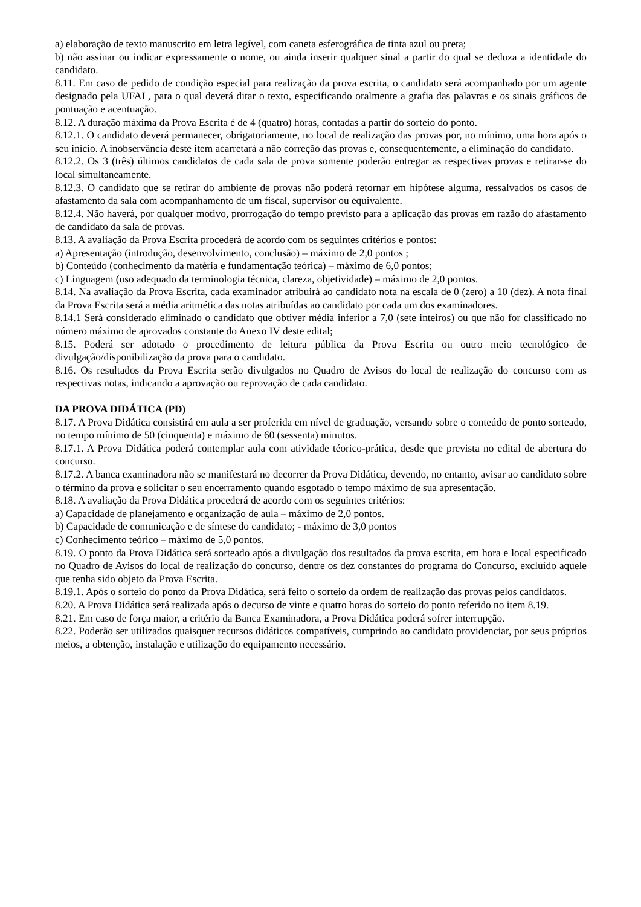a) elaboração de texto manuscrito em letra legível, com caneta esferográfica de tinta azul ou preta;
b) não assinar ou indicar expressamente o nome, ou ainda inserir qualquer sinal a partir do qual se deduza a identidade do candidato.
8.11. Em caso de pedido de condição especial para realização da prova escrita, o candidato será acompanhado por um agente designado pela UFAL, para o qual deverá ditar o texto, especificando oralmente a grafia das palavras e os sinais gráficos de pontuação e acentuação.
8.12. A duração máxima da Prova Escrita é de 4 (quatro) horas, contadas a partir do sorteio do ponto.
8.12.1. O candidato deverá permanecer, obrigatoriamente, no local de realização das provas por, no mínimo, uma hora após o seu início. A inobservância deste item acarretará a não correção das provas e, consequentemente, a eliminação do candidato.
8.12.2. Os 3 (três) últimos candidatos de cada sala de prova somente poderão entregar as respectivas provas e retirar-se do local simultaneamente.
8.12.3. O candidato que se retirar do ambiente de provas não poderá retornar em hipótese alguma, ressalvados os casos de afastamento da sala com acompanhamento de um fiscal, supervisor ou equivalente.
8.12.4. Não haverá, por qualquer motivo, prorrogação do tempo previsto para a aplicação das provas em razão do afastamento de candidato da sala de provas.
8.13. A avaliação da Prova Escrita procederá de acordo com os seguintes critérios e pontos:
a) Apresentação (introdução, desenvolvimento, conclusão) – máximo de 2,0 pontos ;
b) Conteúdo (conhecimento da matéria e fundamentação teórica) – máximo de 6,0 pontos;
c) Linguagem (uso adequado da terminologia técnica, clareza, objetividade) – máximo de 2,0 pontos.
8.14. Na avaliação da Prova Escrita, cada examinador atribuirá ao candidato nota na escala de 0 (zero) a 10 (dez). A nota final da Prova Escrita será a média aritmética das notas atribuídas ao candidato por cada um dos examinadores.
8.14.1 Será considerado eliminado o candidato que obtiver média inferior a 7,0 (sete inteiros) ou que não for classificado no número máximo de aprovados constante do Anexo IV deste edital;
8.15. Poderá ser adotado o procedimento de leitura pública da Prova Escrita ou outro meio tecnológico de divulgação/disponibilização da prova para o candidato.
8.16. Os resultados da Prova Escrita serão divulgados no Quadro de Avisos do local de realização do concurso com as respectivas notas, indicando a aprovação ou reprovação de cada candidato.
DA PROVA DIDÁTICA (PD)
8.17. A Prova Didática consistirá em aula a ser proferida em nível de graduação, versando sobre o conteúdo de ponto sorteado, no tempo mínimo de 50 (cinquenta) e máximo de 60 (sessenta) minutos.
8.17.1. A Prova Didática poderá contemplar aula com atividade téorico-prática, desde que prevista no edital de abertura do concurso.
8.17.2. A banca examinadora não se manifestará no decorrer da Prova Didática, devendo, no entanto, avisar ao candidato sobre o término da prova e solicitar o seu encerramento quando esgotado o tempo máximo de sua apresentação.
8.18. A avaliação da Prova Didática procederá de acordo com os seguintes critérios:
a) Capacidade de planejamento e organização de aula – máximo de 2,0 pontos.
b) Capacidade de comunicação e de síntese do candidato; - máximo de 3,0 pontos
c) Conhecimento teórico – máximo de 5,0 pontos.
8.19. O ponto da Prova Didática será sorteado após a divulgação dos resultados da prova escrita, em hora e local especificado no Quadro de Avisos do local de realização do concurso, dentre os dez constantes do programa do Concurso, excluído aquele que tenha sido objeto da Prova Escrita.
8.19.1. Após o sorteio do ponto da Prova Didática, será feito o sorteio da ordem de realização das provas pelos candidatos.
8.20. A Prova Didática será realizada após o decurso de vinte e quatro horas do sorteio do ponto referido no item 8.19.
8.21. Em caso de força maior, a critério da Banca Examinadora, a Prova Didática poderá sofrer interrupção.
8.22. Poderão ser utilizados quaisquer recursos didáticos compatíveis, cumprindo ao candidato providenciar, por seus próprios meios, a obtenção, instalação e utilização do equipamento necessário.